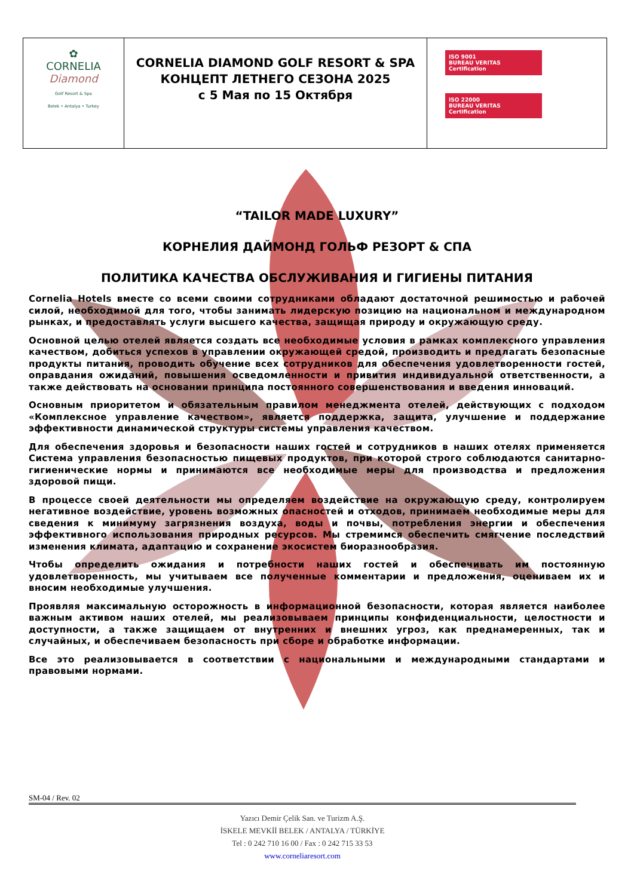| ✿ CORNELIA Diamond Golf Resort & Spa Belek • Antalya • Turkey | CORNELIA DIAMOND GOLF RESORT & SPA КОНЦЕПТ ЛЕТНЕГО СЕЗОНА 2025 с 5 Мая по 15 Октября | ISO 9001 BUREAU VERITAS Certification ISO 22000 BUREAU VERITAS Certification |
“TAILOR MADE LUXURY”
КОРНЕЛИЯ ДАЙМОНД ГОЛЬФ РЕЗОРТ & СПА
ПОЛИТИКА КАЧЕСТВА ОБСЛУЖИВАНИЯ И ГИГИЕНЫ ПИТАНИЯ
Cornelia Hotels вместе со всеми своими сотрудниками обладают достаточной решимостью и рабочей силой, необходимой для того, чтобы занимать лидерскую позицию на национальном и международном рынках, и предоставлять услуги высшего качества, защищая природу и окружающую среду.
Основной целью отелей является создать все необходимые условия в рамках комплексного управления качеством, добиться успехов в управлении окружающей средой, производить и предлагать безопасные продукты питания, проводить обучение всех сотрудников для обеспечения удовлетворенности гостей, оправдания ожиданий, повышения осведомленности и привития индивидуальной ответственности, а также действовать на основании принципа постоянного совершенствования и введения инноваций.
Основным приоритетом и обязательным правилом менеджмента отелей, действующих с подходом «Комплексное управление качеством», является поддержка, защита, улучшение и поддержание эффективности динамической структуры системы управления качеством.
Для обеспечения здоровья и безопасности наших гостей и сотрудников в наших отелях применяется Система управления безопасностью пищевых продуктов, при которой строго соблюдаются санитарно-гигиенические нормы и принимаются все необходимые меры для производства и предложения здоровой пищи.
В процессе своей деятельности мы определяем воздействие на окружающую среду, контролируем негативное воздействие, уровень возможных опасностей и отходов, принимаем необходимые меры для сведения к минимуму загрязнения воздуха, воды и почвы, потребления энергии и обеспечения эффективного использования природных ресурсов. Мы стремимся обеспечить смягчение последствий изменения климата, адаптацию и сохранение экосистем биоразнообразия.
Чтобы определить ожидания и потребности наших гостей и обеспечивать им постоянную удовлетворенность, мы учитываем все полученные комментарии и предложения, оцениваем их и вносим необходимые улучшения.
Проявляя максимальную осторожность в информационной безопасности, которая является наиболее важным активом наших отелей, мы реализовываем принципы конфиденциальности, целостности и доступности, а также защищаем от внутренних и внешних угроз, как преднамеренных, так и случайных, и обеспечиваем безопасность при сборе и обработке информации.
Все это реализовывается в соответствии с национальными и международными стандартами и правовыми нормами.
SM-04 / Rev. 02
Yazıcı Demir Çelik San. ve Turizm A.Ş.
İSKELE MEVKİİ BELEK / ANTALYA / TÜRKİYE
Tel : 0 242 710 16 00 / Fax : 0 242 715 33 53
www.corneliaresort.com